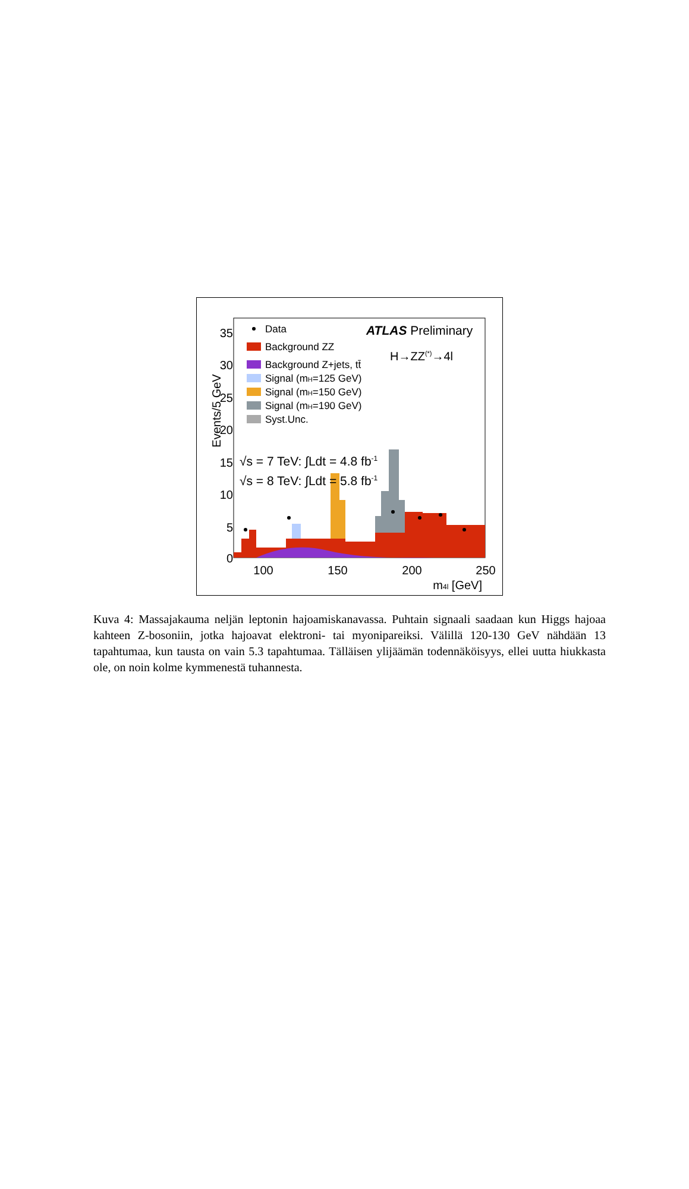Events/5 GeV
35
30
25
20
15
10
5
0
100
150
200
250
m4l [GeV]
Data
Background ZZ
Background Z+jets, tt̄
Signal (mH=125 GeV)
Signal (mH=150 GeV)
Signal (mH=190 GeV)
Syst.Unc.
ATLAS Preliminary
H→ZZ(*)→4l
√s = 7 TeV: ∫Ldt = 4.8 fb-1
√s = 8 TeV: ∫Ldt = 5.8 fb-1
Kuva 4: Massajakauma neljän leptonin hajoamiskanavassa. Puhtain signaali saadaan kun Higgs hajoaa kahteen Z-bosoniin, jotka hajoavat elektroni- tai myonipareiksi. Välillä 120-130 GeV nähdään 13 tapahtumaa, kun tausta on vain 5.3 tapahtumaa. Tälläisen ylijäämän todennäköisyys, ellei uutta hiukkasta ole, on noin kolme kymmenestä tuhannesta.